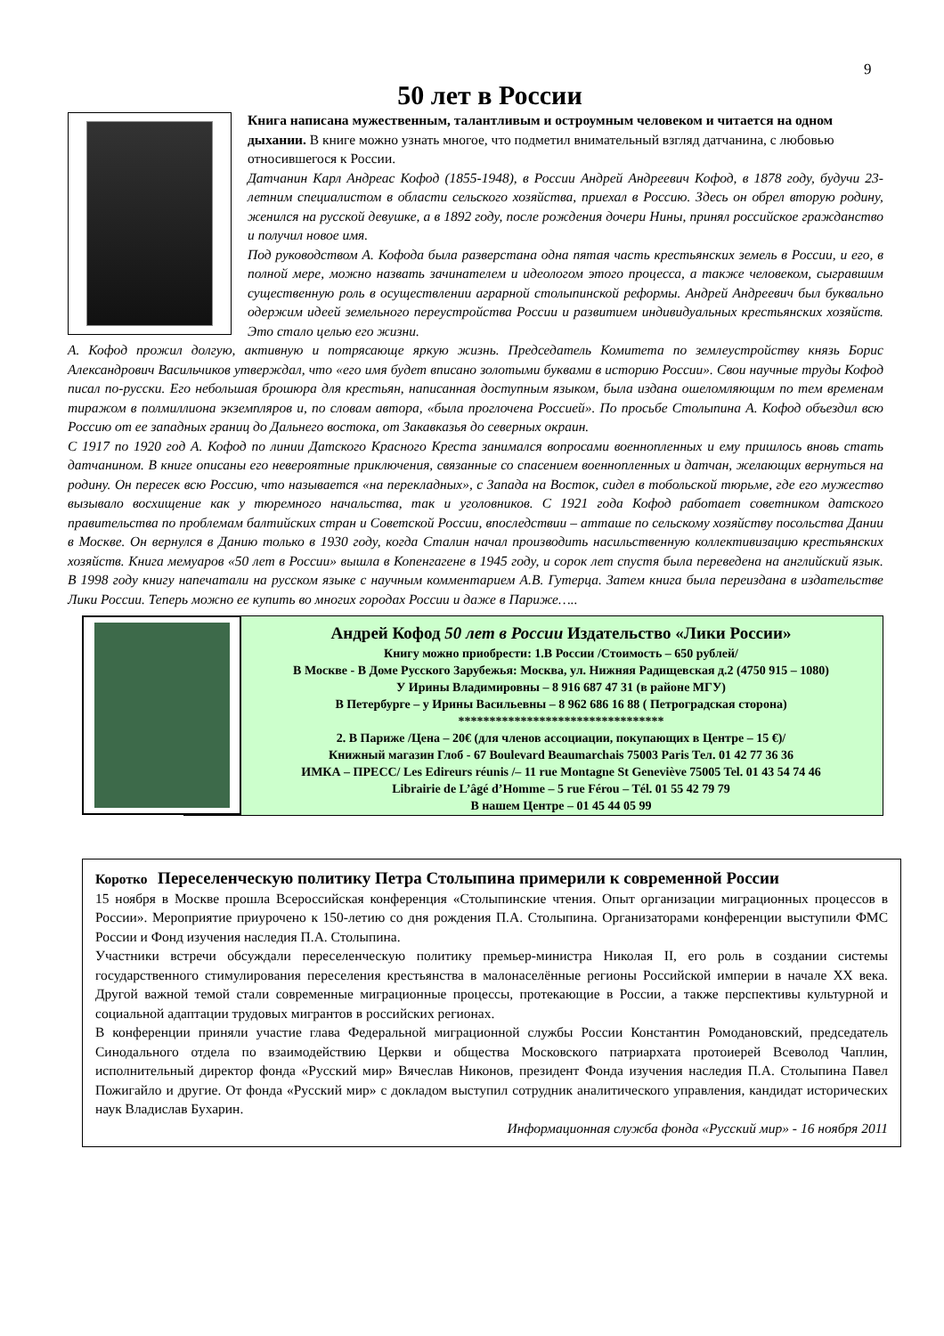9
50 лет в России
Книга написана мужественным, талантливым и остроумным человеком и читается на одном дыхании. В книге можно узнать многое, что подметил внимательный взгляд датчанина, с любовью относившегося к России.
Датчанин Карл Андреас Кофод (1855-1948), в России Андрей Андреевич Кофод, в 1878 году, будучи 23-летним специалистом в области сельского хозяйства, приехал в Россию. Здесь он обрел вторую родину, женился на русской девушке, а в 1892 году, после рождения дочери Нины, принял российское гражданство и получил новое имя.
Под руководством А. Кофода была разверстана одна пятая часть крестьянских земель в России, и его, в полной мере, можно назвать зачинателем и идеологом этого процесса, а также человеком, сыгравшим существенную роль в осуществлении аграрной столыпинской реформы. Андрей Андреевич был буквально одержим идеей земельного переустройства России и развитием индивидуальных крестьянских хозяйств. Это стало целью его жизни.
А. Кофод прожил долгую, активную и потрясающе яркую жизнь. Председатель Комитета по землеустройству князь Борис Александрович Васильчиков утверждал, что «его имя будет вписано золотыми буквами в историю России». Свои научные труды Кофод писал по-русски. Его небольшая брошюра для крестьян, написанная доступным языком, была издана ошеломляющим по тем временам тиражом в полмиллиона экземпляров и, по словам автора, «была проглочена Россией». По просьбе Столыпина А. Кофод объездил всю Россию от ее западных границ до Дальнего востока, от Закавказья до северных окраин.
С 1917 по 1920 год А. Кофод по линии Датского Красного Креста занимался вопросами военнопленных и ему пришлось вновь стать датчанином. В книге описаны его невероятные приключения, связанные со спасением военнопленных и датчан, желающих вернуться на родину. Он пересек всю Россию, что называется «на перекладных», с Запада на Восток, сидел в тобольской тюрьме, где его мужество вызывало восхищение как у тюремного начальства, так и уголовников. С 1921 года Кофод работает советником датского правительства по проблемам балтийских стран и Советской России, впоследствии – атташе по сельскому хозяйству посольства Дании в Москве. Он вернулся в Данию только в 1930 году, когда Сталин начал производить насильственную коллективизацию крестьянских хозяйств. Книга мемуаров «50 лет в России» вышла в Копенгагене в 1945 году, и сорок лет спустя была переведена на английский язык. В 1998 году книгу напечатали на русском языке с научным комментарием А.В. Гутерца. Затем книга была переиздана в издательстве Лики России. Теперь можно ее купить во многих городах России и даже в Париже…..
Андрей Кофод 50 лет в России Издательство «Лики России»
Книгу можно приобрести: 1.В России /Стоимость – 650 рублей/
В Москве - В Доме Русского Зарубежья: Москва, ул. Нижняя Радищевская д.2 (4750 915 – 1080)
У Ирины Владимировны – 8 916 687 47 31 (в районе МГУ)
В Петербурге – у Ирины Васильевны – 8 962 686 16 88 ( Петроградская сторона)
*********************************
2. В Париже /Цена – 20€ (для членов ассоциации, покупающих в Центре – 15 €)/
Книжный магазин Глоб - 67 Boulevard Beaumarchais 75003 Paris Тел. 01 42 77 36 36
ИМКА – ПРЕСС/ Les Edireurs réunis /– 11 rue Montagne St Geneviève 75005 Tel. 01 43 54 74 46
Librairie de L’âgé d’Homme – 5 rue Férou – Tél. 01 55 42 79 79
В нашем Центре – 01 45 44 05 99
Коротко Переселенческую политику Петра Столыпина примерили к современной России
15 ноября в Москве прошла Всероссийская конференция «Столыпинские чтения. Опыт организации миграционных процессов в России». Мероприятие приурочено к 150-летию со дня рождения П.А. Столыпина. Организаторами конференции выступили ФМС России и Фонд изучения наследия П.А. Столыпина.
Участники встречи обсуждали переселенческую политику премьер-министра Николая II, его роль в создании системы государственного стимулирования переселения крестьянства в малонаселённые регионы Российской империи в начале XX века. Другой важной темой стали современные миграционные процессы, протекающие в России, а также перспективы культурной и социальной адаптации трудовых мигрантов в российских регионах.
В конференции приняли участие глава Федеральной миграционной службы России Константин Ромодановский, председатель Синодального отдела по взаимодействию Церкви и общества Московского патриархата протоиерей Всеволод Чаплин, исполнительный директор фонда «Русский мир» Вячеслав Никонов, президент Фонда изучения наследия П.А. Столыпина Павел Пожигайло и другие. От фонда «Русский мир» с докладом выступил сотрудник аналитического управления, кандидат исторических наук Владислав Бухарин.
Информационная служба фонда «Русский мир» - 16 ноября 2011